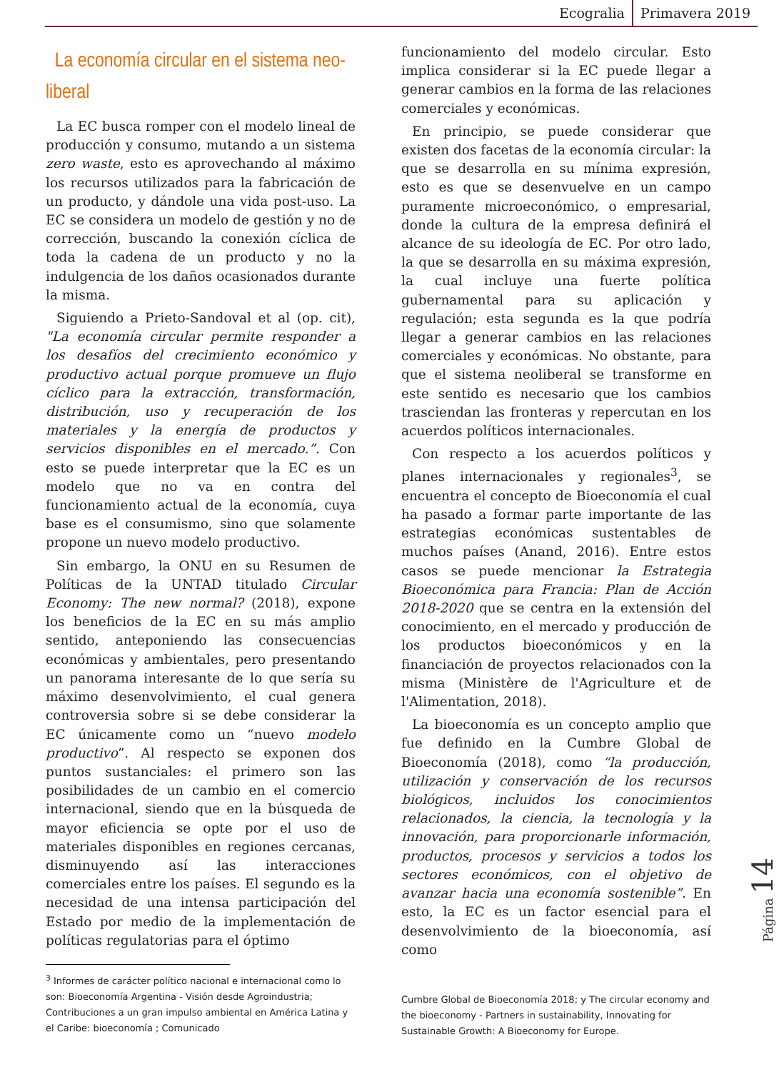Ecogralia Primavera 2019
La economía circular en el sistema neo-liberal
La EC busca romper con el modelo lineal de producción y consumo, mutando a un sistema zero waste, esto es aprovechando al máximo los recursos utilizados para la fabricación de un producto, y dándole una vida post-uso. La EC se considera un modelo de gestión y no de corrección, buscando la conexión cíclica de toda la cadena de un producto y no la indulgencia de los daños ocasionados durante la misma.
Siguiendo a Prieto-Sandoval et al (op. cit), "La economía circular permite responder a los desafíos del crecimiento económico y productivo actual porque promueve un flujo cíclico para la extracción, transformación, distribución, uso y recuperación de los materiales y la energía de productos y servicios disponibles en el mercado.”. Con esto se puede interpretar que la EC es un modelo que no va en contra del funcionamiento actual de la economía, cuya base es el consumismo, sino que solamente propone un nuevo modelo productivo.
Sin embargo, la ONU en su Resumen de Políticas de la UNTAD titulado Circular Economy: The new normal? (2018), expone los beneficios de la EC en su más amplio sentido, anteponiendo las consecuencias económicas y ambientales, pero presentando un panorama interesante de lo que sería su máximo desenvolvimiento, el cual genera controversia sobre si se debe considerar la EC únicamente como un “nuevo modelo productivo”. Al respecto se exponen dos puntos sustanciales: el primero son las posibilidades de un cambio en el comercio internacional, siendo que en la búsqueda de mayor eficiencia se opte por el uso de materiales disponibles en regiones cercanas, disminuyendo así las interacciones comerciales entre los países. El segundo es la necesidad de una intensa participación del Estado por medio de la implementación de políticas regulatorias para el óptimo
<sup>3</sup> Informes de carácter político nacional e internacional como lo son: Bioeconomía Argentina - Visión desde Agroindustria; Contribuciones a un gran impulso ambiental en América Latina y el Caribe: bioeconomía ; Comunicado
funcionamiento del modelo circular. Esto implica considerar si la EC puede llegar a generar cambios en la forma de las relaciones comerciales y económicas.
En principio, se puede considerar que existen dos facetas de la economía circular: la que se desarrolla en su mínima expresión, esto es que se desenvuelve en un campo puramente microeconómico, o empresarial, donde la cultura de la empresa definirá el alcance de su ideología de EC. Por otro lado, la que se desarrolla en su máxima expresión, la cual incluye una fuerte política gubernamental para su aplicación y regulación; esta segunda es la que podría llegar a generar cambios en las relaciones comerciales y económicas. No obstante, para que el sistema neoliberal se transforme en este sentido es necesario que los cambios trasciendan las fronteras y repercutan en los acuerdos políticos internacionales.
Con respecto a los acuerdos políticos y planes internacionales y regionales<sup>3</sup>, se encuentra el concepto de Bioeconomía el cual ha pasado a formar parte importante de las estrategias económicas sustentables de muchos países (Anand, 2016). Entre estos casos se puede mencionar la Estrategia Bioeconómica para Francia: Plan de Acción 2018-2020 que se centra en la extensión del conocimiento, en el mercado y producción de los productos bioeconómicos y en la financiación de proyectos relacionados con la misma (Ministère de l'Agriculture et de l'Alimentation, 2018).
La bioeconomía es un concepto amplio que fue definido en la Cumbre Global de Bioeconomía (2018), como “la producción, utilización y conservación de los recursos biológicos, incluidos los conocimientos relacionados, la ciencia, la tecnología y la innovación, para proporcionarle información, productos, procesos y servicios a todos los sectores económicos, con el objetivo de avanzar hacia una economía sostenible”. En esto, la EC es un factor esencial para el desenvolvimiento de la bioeconomía, así como
Cumbre Global de Bioeconomía 2018; y The circular economy and the bioeconomy - Partners in sustainability, Innovating for Sustainable Growth: A Bioeconomy for Europe.
Página 14